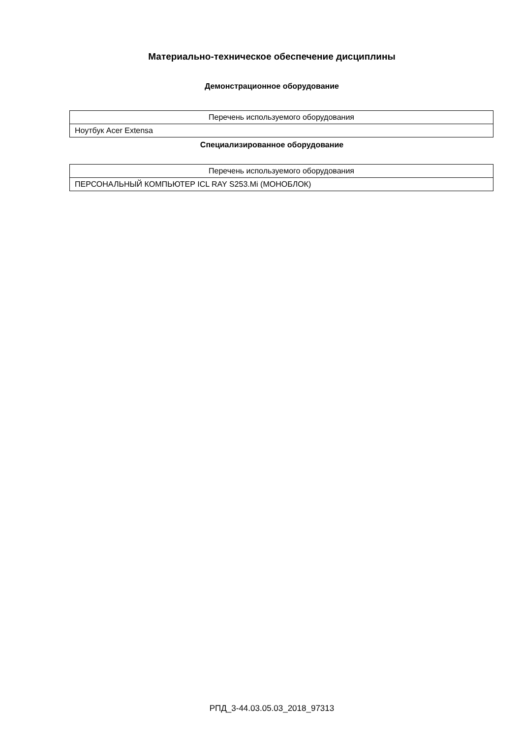Материально-техническое обеспечение дисциплины
Демонстрационное оборудование
| Перечень используемого оборудования |
| --- |
| Ноутбук Acer Extensa |
Специализированное оборудование
| Перечень используемого оборудования |
| --- |
| ПЕРСОНАЛЬНЫЙ КОМПЬЮТЕР ICL RAY S253.Mi (МОНОБЛОК) |
РПД_3-44.03.05.03_2018_97313